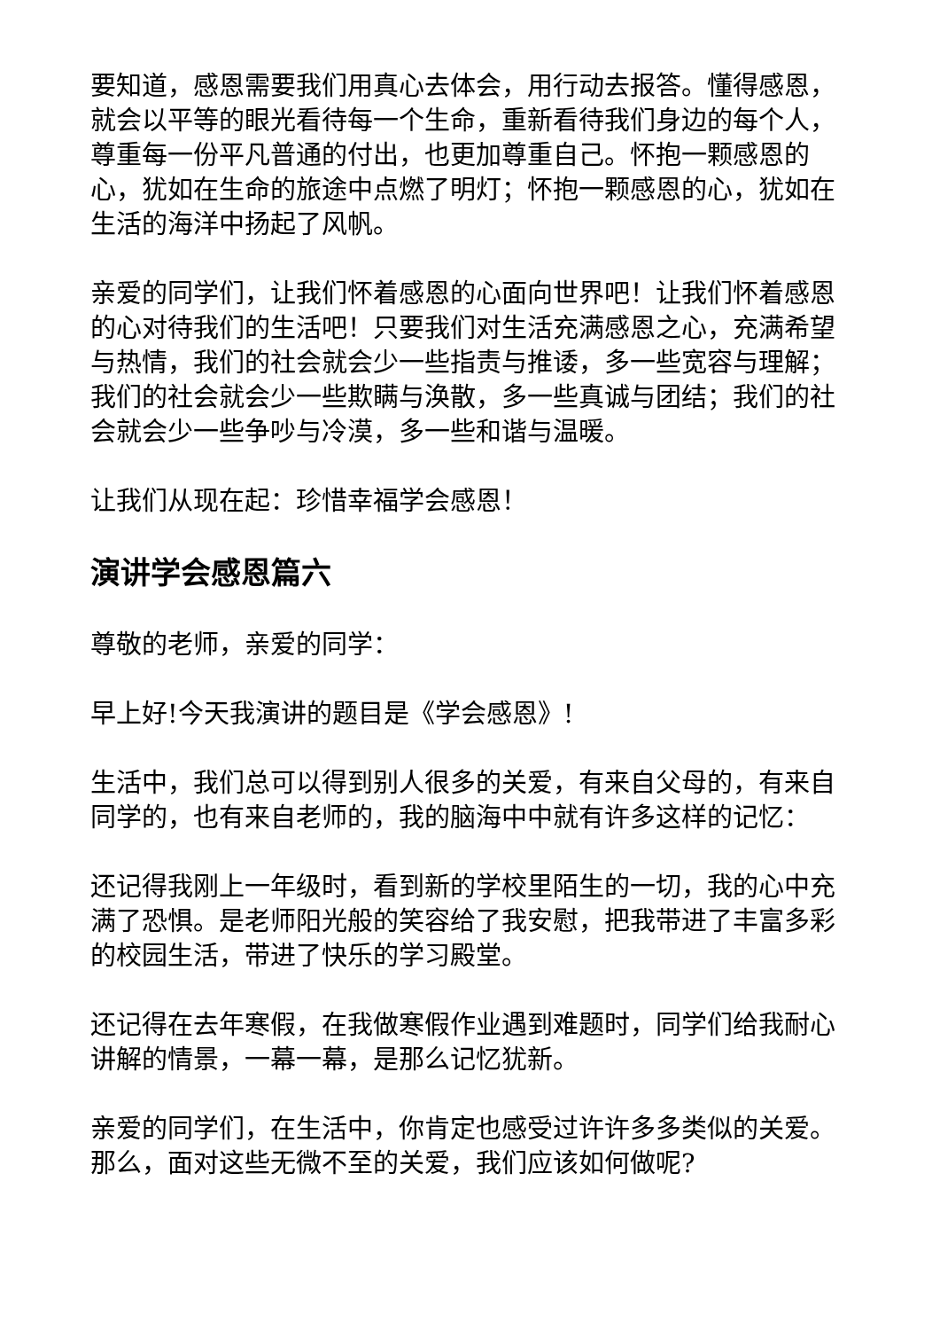要知道，感恩需要我们用真心去体会，用行动去报答。懂得感恩，就会以平等的眼光看待每一个生命，重新看待我们身边的每个人，尊重每一份平凡普通的付出，也更加尊重自己。怀抱一颗感恩的心，犹如在生命的旅途中点燃了明灯；怀抱一颗感恩的心，犹如在生活的海洋中扬起了风帆。
亲爱的同学们，让我们怀着感恩的心面向世界吧！让我们怀着感恩的心对待我们的生活吧！只要我们对生活充满感恩之心，充满希望与热情，我们的社会就会少一些指责与推诿，多一些宽容与理解；我们的社会就会少一些欺瞒与涣散，多一些真诚与团结；我们的社会就会少一些争吵与冷漠，多一些和谐与温暖。
让我们从现在起：珍惜幸福学会感恩！
演讲学会感恩篇六
尊敬的老师，亲爱的同学：
早上好!今天我演讲的题目是《学会感恩》!
生活中，我们总可以得到别人很多的关爱，有来自父母的，有来自同学的，也有来自老师的，我的脑海中中就有许多这样的记忆：
还记得我刚上一年级时，看到新的学校里陌生的一切，我的心中充满了恐惧。是老师阳光般的笑容给了我安慰，把我带进了丰富多彩的校园生活，带进了快乐的学习殿堂。
还记得在去年寒假，在我做寒假作业遇到难题时，同学们给我耐心讲解的情景，一幕一幕，是那么记忆犹新。
亲爱的同学们，在生活中，你肯定也感受过许许多多类似的关爱。那么，面对这些无微不至的关爱，我们应该如何做呢?